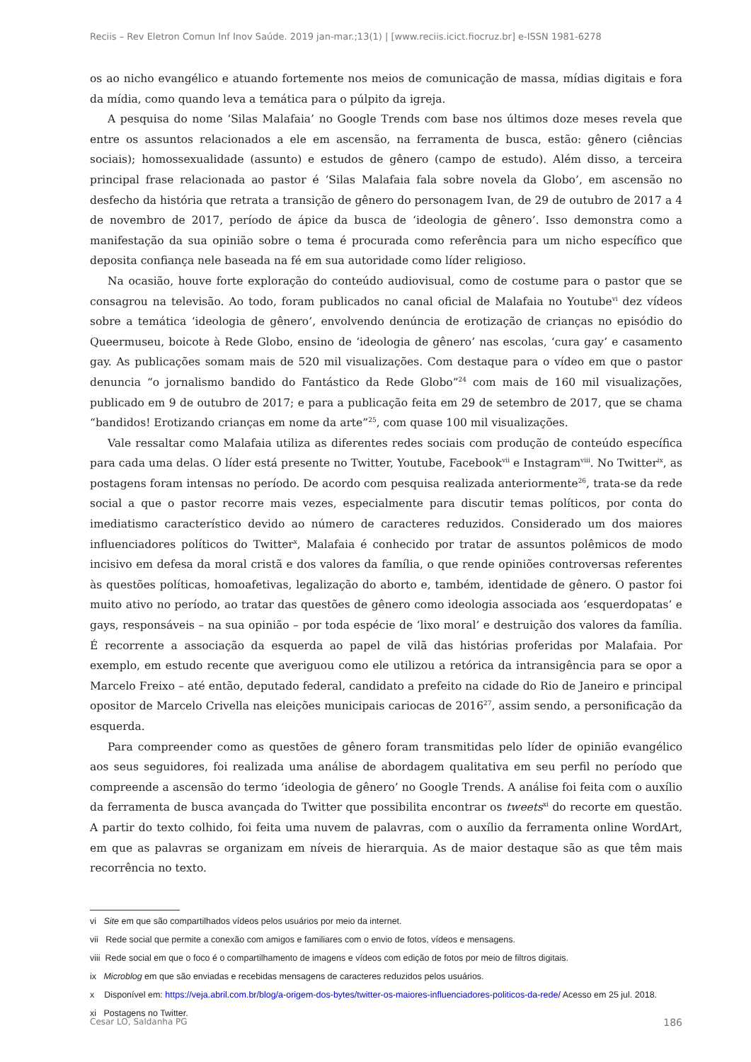Reciis – Rev Eletron Comun Inf Inov Saúde. 2019 jan-mar.;13(1) | [www.reciis.icict.fiocruz.br] e-ISSN 1981-6278
os ao nicho evangélico e atuando fortemente nos meios de comunicação de massa, mídias digitais e fora da mídia, como quando leva a temática para o púlpito da igreja.
A pesquisa do nome ‘Silas Malafaia’ no Google Trends com base nos últimos doze meses revela que entre os assuntos relacionados a ele em ascensão, na ferramenta de busca, estão: gênero (ciências sociais); homossexualidade (assunto) e estudos de gênero (campo de estudo). Além disso, a terceira principal frase relacionada ao pastor é ‘Silas Malafaia fala sobre novela da Globo’, em ascensão no desfecho da história que retrata a transição de gênero do personagem Ivan, de 29 de outubro de 2017 a 4 de novembro de 2017, período de ápice da busca de ‘ideologia de gênero’. Isso demonstra como a manifestação da sua opinião sobre o tema é procurada como referência para um nicho específico que deposita confiança nele baseada na fé em sua autoridade como líder religioso.
Na ocasião, houve forte exploração do conteúdo audiovisual, como de costume para o pastor que se consagrou na televisão. Ao todo, foram publicados no canal oficial de Malafaia no Youtube<sup>vi</sup> dez vídeos sobre a temática ‘ideologia de gênero’, envolvendo denúncia de erotização de crianças no episódio do Queermuseu, boicote à Rede Globo, ensino de ‘ideologia de gênero’ nas escolas, ‘cura gay’ e casamento gay. As publicações somam mais de 520 mil visualizações. Com destaque para o vídeo em que o pastor denuncia “o jornalismo bandido do Fantástico da Rede Globo”<sup>24</sup> com mais de 160 mil visualizações, publicado em 9 de outubro de 2017; e para a publicação feita em 29 de setembro de 2017, que se chama “bandidos! Erotizando crianças em nome da arte”<sup>25</sup>, com quase 100 mil visualizações.
Vale ressaltar como Malafaia utiliza as diferentes redes sociais com produção de conteúdo específica para cada uma delas. O líder está presente no Twitter, Youtube, Facebook<sup>vii</sup> e Instagram<sup>viii</sup>. No Twitter<sup>ix</sup>, as postagens foram intensas no período. De acordo com pesquisa realizada anteriormente<sup>26</sup>, trata-se da rede social a que o pastor recorre mais vezes, especialmente para discutir temas políticos, por conta do imediatismo característico devido ao número de caracteres reduzidos. Considerado um dos maiores influenciadores políticos do Twitter<sup>x</sup>, Malafaia é conhecido por tratar de assuntos polêmicos de modo incisivo em defesa da moral cristã e dos valores da família, o que rende opiniões controversas referentes às questões políticas, homoafetivas, legalização do aborto e, também, identidade de gênero. O pastor foi muito ativo no período, ao tratar das questões de gênero como ideologia associada aos ‘esquerdopatas’ e gays, responsáveis – na sua opinião – por toda espécie de ‘lixo moral’ e destruição dos valores da família. É recorrente a associação da esquerda ao papel de vilã das histórias proferidas por Malafaia. Por exemplo, em estudo recente que averiguou como ele utilizou a retórica da intransigência para se opor a Marcelo Freixo – até então, deputado federal, candidato a prefeito na cidade do Rio de Janeiro e principal opositor de Marcelo Crivella nas eleições municipais cariocas de 2016<sup>27</sup>, assim sendo, a personificação da esquerda.
Para compreender como as questões de gênero foram transmitidas pelo líder de opinião evangélico aos seus seguidores, foi realizada uma análise de abordagem qualitativa em seu perfil no período que compreende a ascensão do termo ‘ideologia de gênero’ no Google Trends. A análise foi feita com o auxílio da ferramenta de busca avançada do Twitter que possibilita encontrar os tweets<sup>xi</sup> do recorte em questão. A partir do texto colhido, foi feita uma nuvem de palavras, com o auxílio da ferramenta online WordArt, em que as palavras se organizam em níveis de hierarquia. As de maior destaque são as que têm mais recorrência no texto.
vi Site em que são compartilhados vídeos pelos usuários por meio da internet.
vii Rede social que permite a conexão com amigos e familiares com o envio de fotos, vídeos e mensagens.
viii Rede social em que o foco é o compartilhamento de imagens e vídeos com edição de fotos por meio de filtros digitais.
ix Microblog em que são enviadas e recebidas mensagens de caracteres reduzidos pelos usuários.
x Disponível em: https://veja.abril.com.br/blog/a-origem-dos-bytes/twitter-os-maiores-influenciadores-politicos-da-rede/ Acesso em 25 jul. 2018.
xi Postagens no Twitter.
Cesar LO, Saldanha PG 186